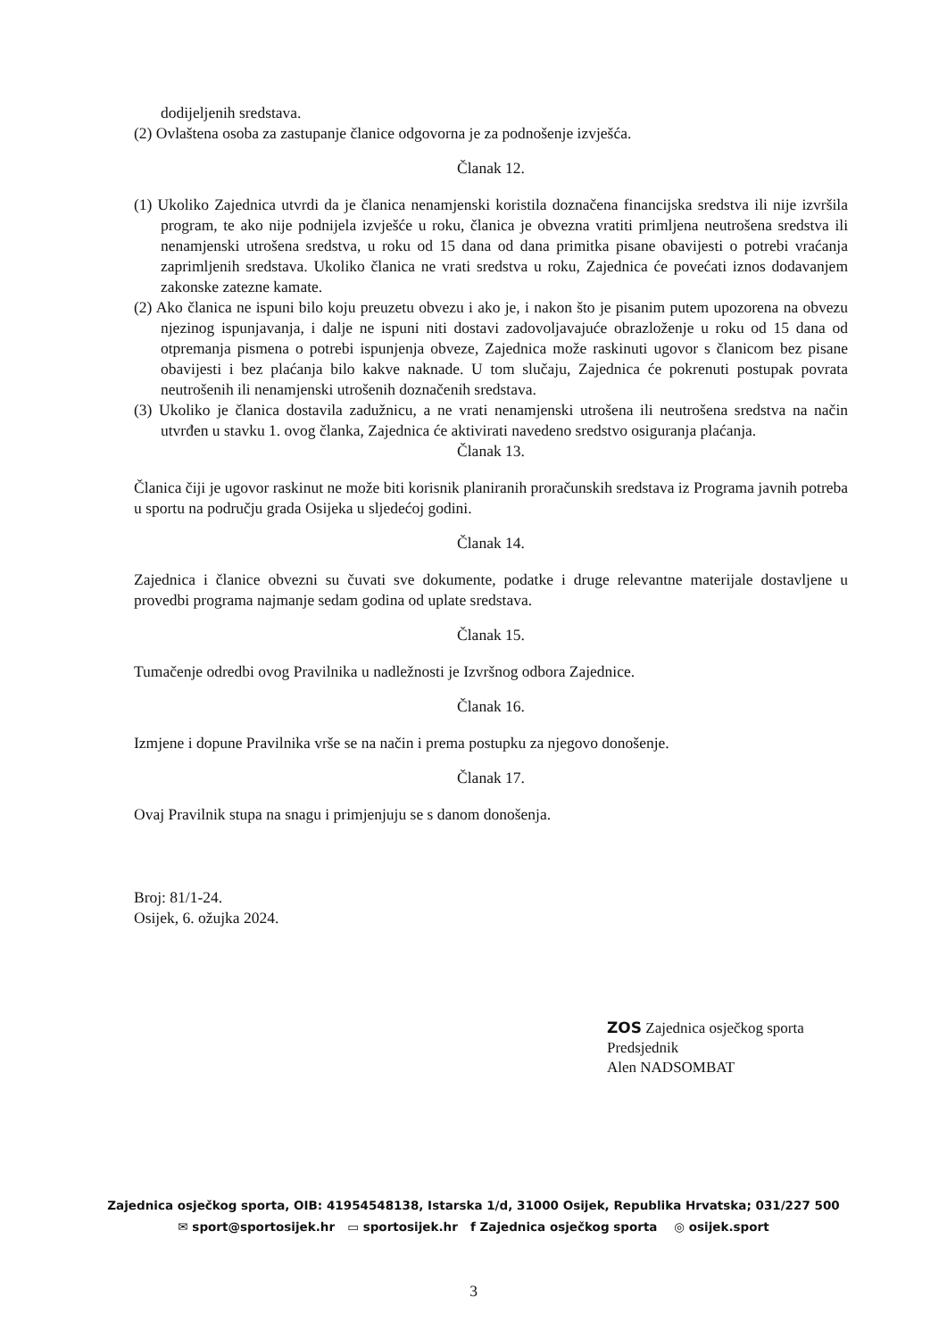dodijeljenih sredstava.
(2) Ovlaštena osoba za zastupanje članice odgovorna je za podnošenje izvješća.
Članak 12.
(1) Ukoliko Zajednica utvrdi da je članica nenamjenski koristila doznačena financijska sredstva ili nije izvršila program, te ako nije podnijela izvješće u roku, članica je obvezna vratiti primljena neutrošena sredstva ili nenamjenski utrošena sredstva, u roku od 15 dana od dana primitka pisane obavijesti o potrebi vraćanja zaprimljenih sredstava. Ukoliko članica ne vrati sredstva u roku, Zajednica će povećati iznos dodavanjem zakonske zatezne kamate.
(2) Ako članica ne ispuni bilo koju preuzetu obvezu i ako je, i nakon što je pisanim putem upozorena na obvezu njezinog ispunjavanja, i dalje ne ispuni niti dostavi zadovoljavajuće obrazloženje u roku od 15 dana od otpremanja pismena o potrebi ispunjenja obveze, Zajednica može raskinuti ugovor s članicom bez pisane obavijesti i bez plaćanja bilo kakve naknade. U tom slučaju, Zajednica će pokrenuti postupak povrata neutrošenih ili nenamjenski utrošenih doznačenih sredstava.
(3) Ukoliko je članica dostavila zadužnicu, a ne vrati nenamjenski utrošena ili neutrošena sredstva na način utvrđen u stavku 1. ovog članka, Zajednica će aktivirati navedeno sredstvo osiguranja plaćanja.
Članak 13.
Članica čiji je ugovor raskinut ne može biti korisnik planiranih proračunskih sredstava iz Programa javnih potreba u sportu na području grada Osijeka u sljedećoj godini.
Članak 14.
Zajednica i članice obvezni su čuvati sve dokumente, podatke i druge relevantne materijale dostavljene u provedbi programa najmanje sedam godina od uplate sredstava.
Članak 15.
Tumačenje odredbi ovog Pravilnika u nadležnosti je Izvršnog odbora Zajednice.
Članak 16.
Izmjene i dopune Pravilnika vrše se na način i prema postupku za njegovo donošenje.
Članak 17.
Ovaj Pravilnik stupa na snagu i primjenjuju se s danom donošenja.
Broj: 81/1-24.
Osijek, 6. ožujka 2024.
ZOS Zajednica osječkog sporta
Predsjednik
Alen NADSOMBAT
Zajednica osječkog sporta, OIB: 41954548138, Istarska 1/d, 31000 Osijek, Republika Hrvatska; 031/227 500
✉ sport@sportosijek.hr ▭ sportosijek.hr f Zajednica osječkog sporta ◎ osijek.sport
3